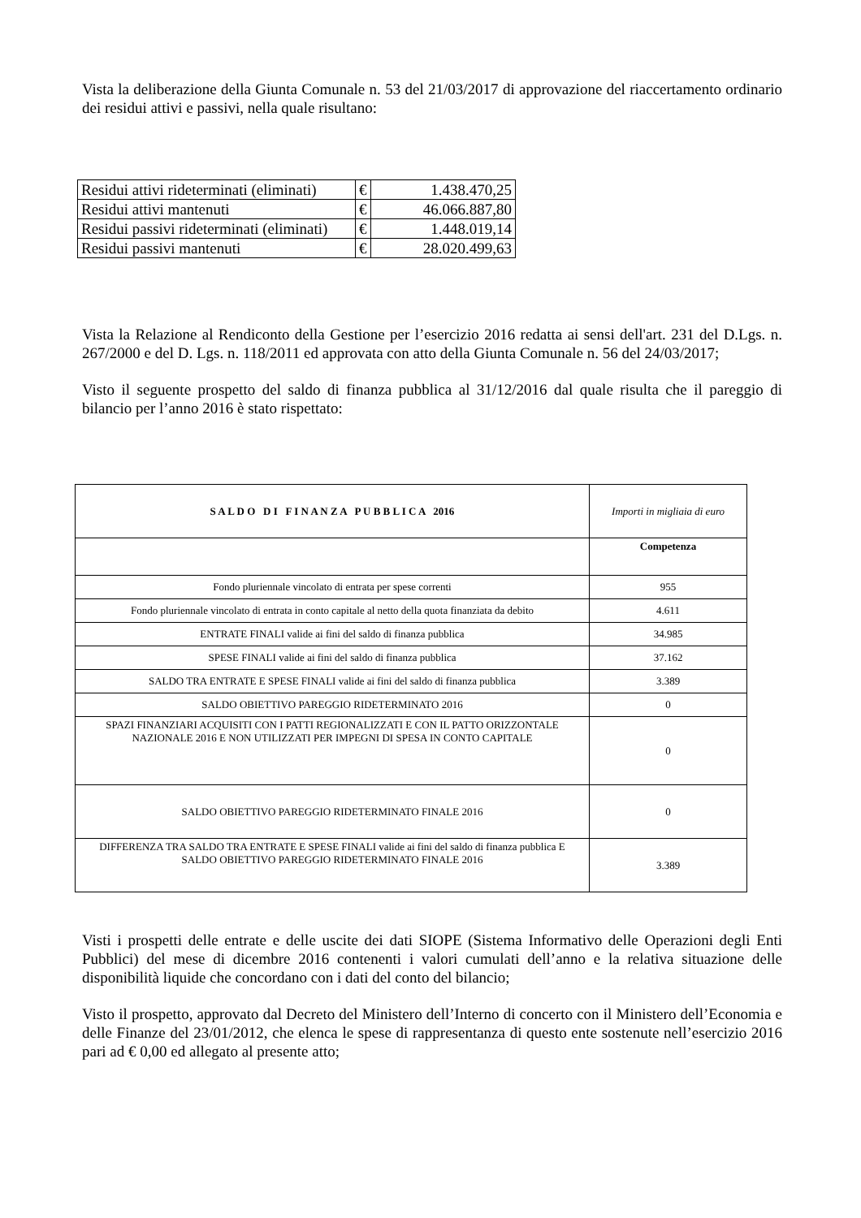Vista la deliberazione della Giunta Comunale n. 53 del 21/03/2017 di approvazione del riaccertamento ordinario dei residui attivi e passivi, nella quale risultano:
| Residui attivi rideterminati (eliminati) | € | 1.438.470,25 |
| Residui attivi mantenuti | € | 46.066.887,80 |
| Residui passivi rideterminati (eliminati) | € | 1.448.019,14 |
| Residui passivi mantenuti | € | 28.020.499,63 |
Vista la Relazione al Rendiconto della Gestione per l’esercizio 2016 redatta ai sensi dell'art. 231 del D.Lgs. n. 267/2000 e del D. Lgs. n. 118/2011 ed approvata con atto della Giunta Comunale n. 56 del 24/03/2017;
Visto il seguente prospetto del saldo di finanza pubblica al 31/12/2016 dal quale risulta che il pareggio di bilancio per l’anno 2016 è stato rispettato:
| S A L D O D I F I N A N Z A P U B B L I C A 2016 | Importi in migliaia di euro |
| | Competenza |
| Fondo pluriennale vincolato di entrata per spese correnti | 955 |
| Fondo pluriennale vincolato di entrata in conto capitale al netto della quota finanziata da debito | 4.611 |
| ENTRATE FINALI valide ai fini del saldo di finanza pubblica | 34.985 |
| SPESE FINALI valide ai fini del saldo di finanza pubblica | 37.162 |
| SALDO TRA ENTRATE E SPESE FINALI valide ai fini del saldo di finanza pubblica | 3.389 |
| SALDO OBIETTIVO PAREGGIO RIDETERMINATO 2016 | 0 |
| SPAZI FINANZIARI ACQUISITI CON I PATTI REGIONALIZZATI E CON IL PATTO ORIZZONTALE NAZIONALE 2016 E NON UTILIZZATI PER IMPEGNI DI SPESA IN CONTO CAPITALE | 0 |
| SALDO OBIETTIVO PAREGGIO RIDETERMINATO FINALE 2016 | 0 |
| DIFFERENZA TRA SALDO TRA ENTRATE E SPESE FINALI valide ai fini del saldo di finanza pubblica E SALDO OBIETTIVO PAREGGIO RIDETERMINATO FINALE 2016 | 3.389 |
Visti i prospetti delle entrate e delle uscite dei dati SIOPE (Sistema Informativo delle Operazioni degli Enti Pubblici) del mese di dicembre 2016 contenenti i valori cumulati dell’anno e la relativa situazione delle disponibilità liquide che concordano con i dati del conto del bilancio;
Visto il prospetto, approvato dal Decreto del Ministero dell’Interno di concerto con il Ministero dell’Economia e delle Finanze del 23/01/2012, che elenca le spese di rappresentanza di questo ente sostenute nell’esercizio 2016 pari ad € 0,00 ed allegato al presente atto;